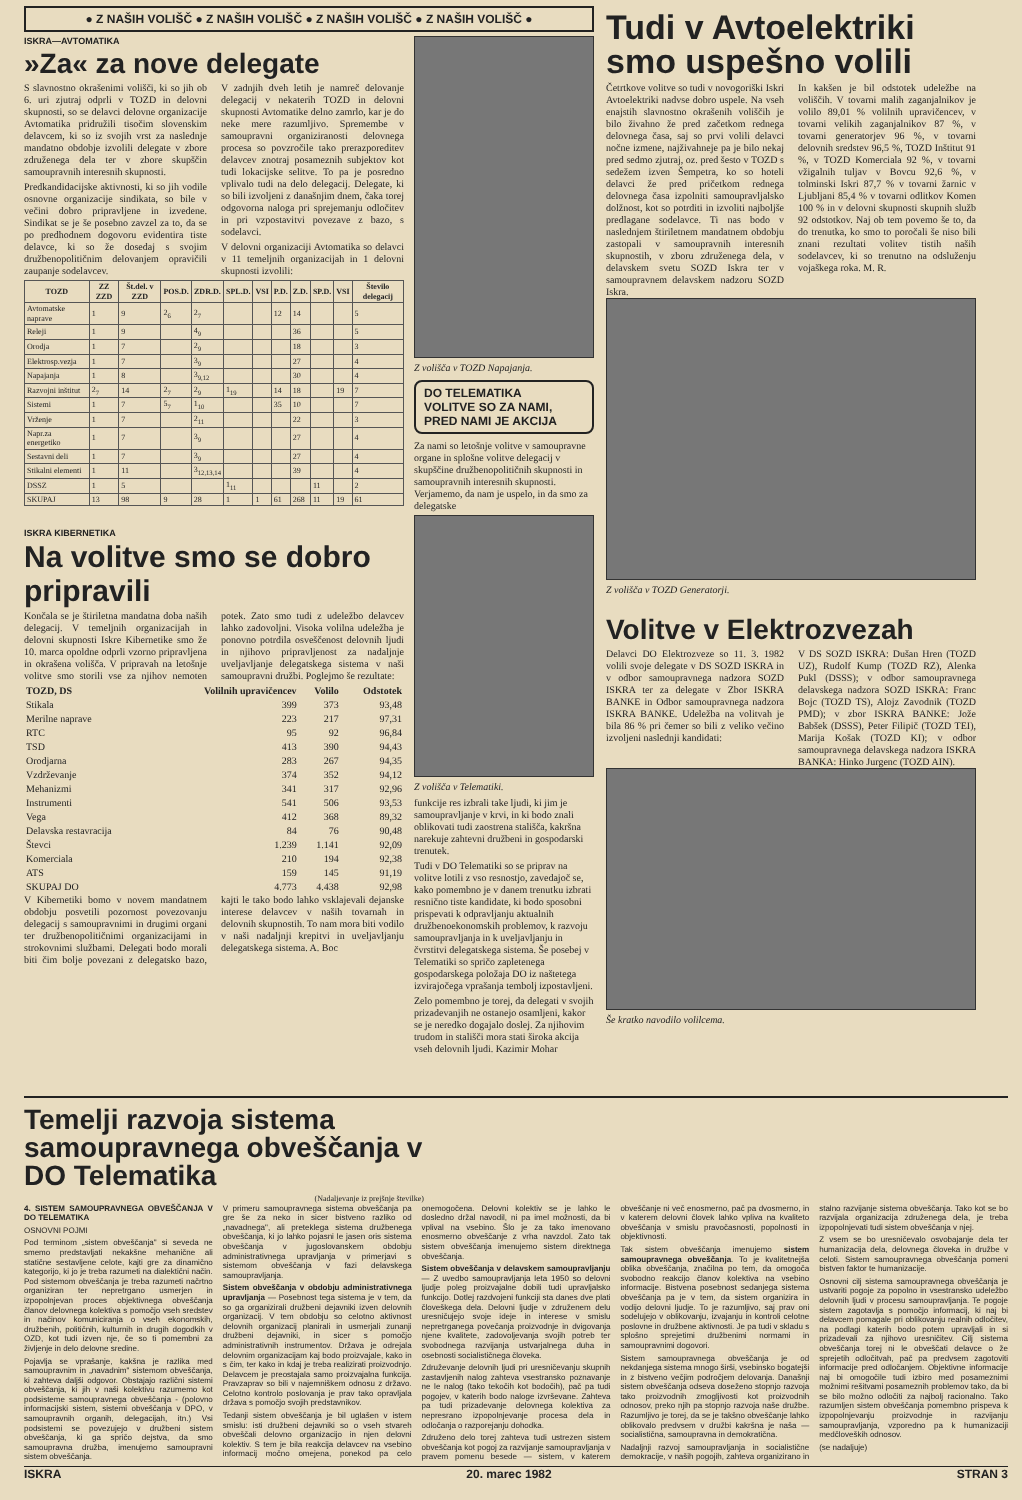● Z NAŠIH VOLIŠČ ● Z NAŠIH VOLIŠČ ● Z NAŠIH VOLIŠČ ● Z NAŠIH VOLIŠČ ●
ISKRA—AVTOMATIKA
»Za« za nove delegate
S slavnostno okrašenimi volišči, ki so jih ob 6. uri zjutraj odprli v TOZD in delovni skupnosti, so se delavci delovne organizacije Avtomatika pridružili tisočim slovenskim delavcem, ki so iz svojih vrst za naslednje mandatno obdobje izvolili delegate v zbore združenega dela ter v zbore skupščin samoupravnih interesnih skupnosti.
Predkandidacijske aktivnosti, ki so jih vodile osnovne organizacije sindikata, so bile v večini dobro pripravljene in izvedene. Sindikat se je še posebno zavzel za to, da se po predhodnem dogovoru evidentira tiste delavce, ki so že dosedaj s svojim družbenopolitičnim delovanjem opravičili zaupanje sodelavcev.
V zadnjih dveh letih je namreč delovanje delegacij v nekaterih TOZD in delovni skupnosti Avtomatike delno zamrlo, kar je do neke mere razumljivo. Spremembe v samoupravni organiziranosti delovnega procesa so povzročile tako prerazporeditev delavcev znotraj posameznih subjektov kot tudi lokacijske selitve. To pa je posredno vplivalo tudi na delo delegacij. Delegate, ki so bili izvoljeni z današnjim dnem, čaka torej odgovorna naloga pri sprejemanju odločitev in pri vzpostavitvi povezave z bazo, s sodelavci.
V delovni organizaciji Avtomatika so delavci v 11 temeljnih organizacijah in 1 delovni skupnosti izvolili:
| TOZD | ZZ ZZD | Št.del. v ZZD | POS.D. | ZDR.D. | SPL.D. | VSI | P.D. | Z.D. | SP.D. | VSI | Število delegacij |
| --- | --- | --- | --- | --- | --- | --- | --- | --- | --- | --- | --- |
| Avtomatske naprave | 1 | 9 | 2<sub>6</sub> | 2<sub>7</sub> | | | 12 | 14 | | | 5 |
| Releji | 1 | 9 | | 4<sub>9</sub> | | | | 36 | | | 5 |
| Orodja | 1 | 7 | | 2<sub>9</sub> | | | | 18 | | | 3 |
| Elektrosp.vezja | 1 | 7 | | 3<sub>9</sub> | | | | 27 | | | 4 |
| Napajanja | 1 | 8 | | 3<sub>9,12</sub> | | | | 30 | | | 4 |
| Razvojni inštitut | 2<sub>7</sub> | 14 | 2<sub>7</sub> | 2<sub>9</sub> | 1<sub>19</sub> | | 14 | 18 | | 19 | 7 |
| Sistemi | 1 | 7 | 5<sub>7</sub> | 1<sub>10</sub> | | | 35 | 10 | | | 7 |
| Vrženje | 1 | 7 | | 2<sub>11</sub> | | | | 22 | | | 3 |
| Napr.za energetiko | 1 | 7 | | 3<sub>9</sub> | | | | 27 | | | 4 |
| Sestavni deli | 1 | 7 | | 3<sub>9</sub> | | | | 27 | | | 4 |
| Stikalni elementi | 1 | 11 | | 3<sub>12,13,14</sub> | | | | 39 | | | 4 |
| DSSZ | 1 | 5 | | | 1<sub>11</sub> | | | | 11 | | 2 |
| SKUPAJ | 13 | 98 | 9 | 28 | 1 | 1 | 61 | 268 | 11 | 19 | 61 |
ISKRA KIBERNETIKA
Na volitve smo se dobro pripravili
Končala se je štiriletna mandatna doba naših delegacij. V temeljnih organizacijah in delovni skupnosti Iskre Kibernetike smo že 10. marca opoldne odprli vzorno pripravljena in okrašena volišča. V pripravah na letošnje volitve smo storili vse za njihov nemoten potek. Zato smo tudi z udeležbo delavcev lahko zadovoljni. Visoka volilna udeležba je ponovno potrdila osveščenost delovnih ljudi in njihovo pripravljenost za nadaljnje uveljavljanje delegatskega sistema v naši samoupravni družbi. Poglejmo še rezultate:
| TOZD, DS | Volilnih upravičencev | Volilo | Odstotek |
| --- | --- | --- | --- |
| Stikala | 399 | 373 | 93,48 |
| Merilne naprave | 223 | 217 | 97,31 |
| RTC | 95 | 92 | 96,84 |
| TSD | 413 | 390 | 94,43 |
| Orodjarna | 283 | 267 | 94,35 |
| Vzdrževanje | 374 | 352 | 94,12 |
| Mehanizmi | 341 | 317 | 92,96 |
| Instrumenti | 541 | 506 | 93,53 |
| Vega | 412 | 368 | 89,32 |
| Delavska restavracija | 84 | 76 | 90,48 |
| Števci | 1.239 | 1.141 | 92,09 |
| Komerciala | 210 | 194 | 92,38 |
| ATS | 159 | 145 | 91,19 |
| SKUPAJ DO | 4.773 | 4.438 | 92,98 |
V Kibernetiki bomo v novem mandatnem obdobju posvetili pozornost povezovanju delegacij s samoupravnimi in drugimi organi ter družbenopolitičnimi organizacijami in strokovnimi službami. Delegati bodo morali biti čim bolje povezani z delegatsko bazo, kajti le tako bodo lahko vsklajevali dejanske interese delavcev v naših tovarnah in delovnih skupnostih. To nam mora biti vodilo v naši nadaljnji krepitvi in uveljavljanju delegatskega sistema. A. Boc
Z volišča v TOZD Napajanja.
DO TELEMATIKA
VOLITVE SO ZA NAMI, PRED NAMI JE AKCIJA
Za nami so letošnje volitve v samoupravne organe in splošne volitve delegacij v skupščine družbenopolitičnih skupnosti in samoupravnih interesnih skupnosti. Verjamemo, da nam je uspelo, in da smo za delegatske
Z volišča v Telematiki.
funkcije res izbrali take ljudi, ki jim je samoupravljanje v krvi, in ki bodo znali oblikovati tudi zaostrena stališča, kakršna narekuje zahtevni družbeni in gospodarski trenutek.
Tudi v DO Telematiki so se priprav na volitve lotili z vso resnostjo, zavedajoč se, kako pomembno je v danem trenutku izbrati resnično tiste kandidate, ki bodo sposobni prispevati k odpravljanju aktualnih družbenoekonomskih problemov, k razvoju samoupravljanja in k uveljavljanju in čvrstitvi delegatskega sistema. Še posebej v Telematiki so spričo zapletenega gospodarskega položaja DO iz naštetega izvirajočega vprašanja tembolj izpostavljeni.
Zelo pomembno je torej, da delegati v svojih prizadevanjih ne ostanejo osamljeni, kakor se je neredko dogajalo doslej. Za njihovim trudom in stališči mora stati široka akcija vseh delovnih ljudi. Kazimir Mohar
Tudi v Avtoelektriki smo uspešno volili
Četrtkove volitve so tudi v novogoriški Iskri Avtoelektriki nadvse dobro uspele. Na vseh enajstih slavnostno okrašenih voliščih je bilo živahno že pred začetkom rednega delovnega časa, saj so prvi volili delavci nočne izmene, najživahneje pa je bilo nekaj pred sedmo zjutraj, oz. pred šesto v TOZD s sedežem izven Šempetra, ko so hoteli delavci že pred pričetkom rednega delovnega časa izpolniti samoupravljalsko dolžnost, kot so potrditi in izvoliti najboljše predlagane sodelavce. Ti nas bodo v naslednjem štiriletnem mandatnem obdobju zastopali v samoupravnih interesnih skupnostih, v zboru združenega dela, v delavskem svetu SOZD Iskra ter v samoupravnem delavskem nadzoru SOZD Iskra.
In kakšen je bil odstotek udeležbe na voliščih. V tovarni malih zaganjalnikov je volilo 89,01 % volilnih upravičencev, v tovarni velikih zaganjalnikov 87 %, v tovarni generatorjev 96 %, v tovarni delovnih sredstev 96,5 %, TOZD Inštitut 91 %, v TOZD Komerciala 92 %, v tovarni vžigalnih tuljav v Bovcu 92,6 %, v tolminski Iskri 87,7 % v tovarni žarnic v Ljubljani 85,4 % v tovarni odlitkov Komen 100 % in v delovni skupnosti skupnih služb 92 odstotkov. Naj ob tem povemo še to, da do trenutka, ko smo to poročali še niso bili znani rezultati volitev tistih naših sodelavcev, ki so trenutno na odsluženju vojaškega roka. M. R.
Z volišča v TOZD Generatorji.
Volitve v Elektrozvezah
Delavci DO Elektrozveze so 11. 3. 1982 volili svoje delegate v DS SOZD ISKRA in v odbor samoupravnega nadzora SOZD ISKRA ter za delegate v Zbor ISKRA BANKE in Odbor samoupravnega nadzora ISKRA BANKE. Udeležba na volitvah je bila 86 % pri čemer so bili z veliko večino izvoljeni naslednji kandidati:
V DS SOZD ISKRA: Dušan Hren (TOZD UZ), Rudolf Kump (TOZD RZ), Alenka Pukl (DSSS); v odbor samoupravnega delavskega nadzora SOZD ISKRA: Franc Bojc (TOZD TS), Alojz Zavodnik (TOZD PMD); v zbor ISKRA BANKE: Jože Babšek (DSSS), Peter Filipič (TOZD TEI), Marija Košak (TOZD KI); v odbor samoupravnega delavskega nadzora ISKRA BANKA: Hinko Jurgenc (TOZD AIN).
Še kratko navodilo volilcema.
Temelji razvoja sistema samoupravnega obveščanja v DO Telematika
(Nadaljevanje iz prejšnje številke)
4. SISTEM SAMOUPRAVNEGA OBVEŠČANJA V DO TELEMATIKA
OSNOVNI POJMI
Pod terminom „sistem obveščanja" si seveda ne smemo predstavljati nekakšne mehanične ali statične sestavljene celote, kajti gre za dinamično kategorijo, ki jo je treba razumeti na dialektični način. Pod sistemom obveščanja je treba razumeti načrtno organiziran ter nepretrgano usmerjen in izpopolnjevan proces objektivnega obveščanja članov delovnega kolektiva s pomočjo vseh sredstev in načinov komuniciranja o vseh ekonomskih, družbenih, političnih, kulturnih in drugih dogodkih v OZD, kot tudi izven nje, če so ti pomembni za življenje in delo delovne sredine.
Pojavlja se vprašanje, kakšna je razlika med samoupravnim in „navadnim" sistemom obveščanja, ki zahteva daljši odgovor. Obstajajo različni sistemi obveščanja, ki jih v naši kolektivu razumemo kot podsisteme samoupravnega obveščanja - (polovno informacijski sistem, sistemi obveščanja v DPO, v samoupravnih organih, delegacijah, itn.) Vsi podsistemi se povezujejo v družbeni sistem obveščanja, ki ga spričo dejstva, da smo samoupravna družba, imenujemo samoupravni sistem obveščanja.
V primeru samoupravnega sistema obveščanja pa gre še za neko in sicer bistveno razliko od „navadnega", ali preteklega sistema družbenega obveščanja, ki jo lahko pojasni le jasen oris sistema obveščanja v jugoslovanskem obdobju administrativnega upravljanja v primerjavi s sistemom obveščanja v fazi delavskega samoupravljanja.
Sistem obveščanja v obdobju administrativnega upravljanja — Posebnost tega sistema je v tem, da so ga organizirali družbeni dejavniki izven delovnih organizacij. V tem obdobju so celotno aktivnost delovnih organizacij planirali in usmerjali zunanji družbeni dejavniki, in sicer s pomočjo administrativnih instrumentov. Država je odrejala delovnim organizacijam kaj bodo proizvajale, kako in s čim, ter kako in kdaj je treba realizirati proizvodnjo. Delavcem je preostajala samo proizvajalna funkcija. Pravzaprav so bili v najemniškem odnosu z državo. Celotno kontrolo poslovanja je prav tako opravljala država s pomočjo svojih predstavnikov.
Tedanji sistem obveščanja je bil uglašen v istem smislu: isti družbeni dejavniki so o vseh stvareh obveščali delovno organizacijo in njen delovni kolektiv. S tem je bila reakcija delavcev na vsebino informacij močno omejena, ponekod pa celo onemogočena. Delovni kolektiv se je lahko le dosledno držal navodil, ni pa imel možnosti, da bi vplival na vsebino. Šlo je za tako imenovano enosmerno obveščanje z vrha navzdol. Zato tak sistem obveščanja imenujemo sistem direktnega obveščanja.
Sistem obveščanja v delavskem samoupravljanju — Z uvedbo samoupravljanja leta 1950 so delovni ljudje poleg proizvajalne dobili tudi upravljalsko funkcijo. Dotlej razdvojeni funkciji sta danes dve plati človeškega dela. Delovni ljudje v združenem delu uresničujejo svoje ideje in interese v smislu nepretrganega povečanja proizvodnje in dvigovanja njene kvalitete, zadovoljevanja svojih potreb ter svobodnega razvijanja ustvarjalnega duha in osebnosti socialističnega človeka.
Združevanje delovnih ljudi pri uresničevanju skupnih zastavljenih nalog zahteva vsestransko poznavanje ne le nalog (tako tekočih kot bodočih), pač pa tudi pogojev, v katerih bodo naloge izvrševane. Zahteva pa tudi prizadevanje delovnega kolektiva za nepresrano izpopolnjevanje procesa dela in odločanja o razporejanju dohodka.
Združeno delo torej zahteva tudi ustrezen sistem obveščanja kot pogoj za razvijanje samoupravljanja v pravem pomenu besede — sistem, v katerem obveščanje ni več enosmerno, pač pa dvosmerno, in v katerem delovni človek lahko vpliva na kvaliteto obveščanja v smislu pravočasnosti, popolnosti in objektivnosti.
Tak sistem obveščanja imenujemo sistem samoupravnega obveščanja. To je kvalitetnejša oblika obveščanja, značilna po tem, da omogoča svobodno reakcijo članov kolektiva na vsebino informacije. Bistvena posebnost sedanjega sistema obveščanja pa je v tem, da sistem organizira in vodijo delovni ljudje. To je razumljivo, saj prav oni sodelujejo v oblikovanju, izvajanju in kontroli celotne poslovne in družbene aktivnosti. Je pa tudi v skladu s splošno sprejetimi družbenimi normami in samoupravnimi dogovori.
Sistem samoupravnega obveščanja je od nekdanjega sistema mnogo širši, vsebinsko bogatejši in z bistveno večjim področjem delovanja. Današnji sistem obveščanja odseva doseženo stopnjo razvoja tako proizvodnih zmogljivosti kot proizvodnih odnosov, preko njih pa stopnjo razvoja naše družbe. Razumljivo je torej, da se je takšno obveščanje lahko oblikovalo predvsem v družbi kakršna je naša — socialistična, samoupravna in demokratična.
Nadaljnji razvoj samoupravljanja in socialistične demokracije, v naših pogojih, zahteva organizirano in stalno razvijanje sistema obveščanja. Tako kot se bo razvijala organizacija združenega dela, je treba izpopolnjevati tudi sistem obveščanja v njej.
Z vsem se bo uresničevalo osvobajanje dela ter humanizacija dela, delovnega človeka in družbe v celoti. Sistem samoupravnega obveščanja pomeni bistven faktor te humanizacije.
Osnovni cilj sistema samoupravnega obveščanja je ustvariti pogoje za popolno in vsestransko udeležbo delovnih ljudi v procesu samoupravljanja. Te pogoje sistem zagotavlja s pomočjo informacij, ki naj bi delavcem pomagale pri oblikovanju realnih odločitev, na podlagi katerih bodo potem upravljali in si prizadevali za njihovo uresničitev. Cilj sistema obveščanja torej ni le obveščati delavce o že sprejetih odločitvah, pač pa predvsem zagotoviti informacije pred odločanjem. Objektivne informacije naj bi omogočile tudi izbiro med posameznimi možnimi rešitvami posameznih problemov tako, da bi se bilo možno odločiti za najbolj racionalno. Tako razumljen sistem obveščanja pomembno prispeva k izpopolnjevanju proizvodnje in razvijanju samoupravljanja, vzporedno pa k humanizaciji medčloveških odnosov.
(se nadaljuje)
ISKRA 20. marec 1982 STRAN 3